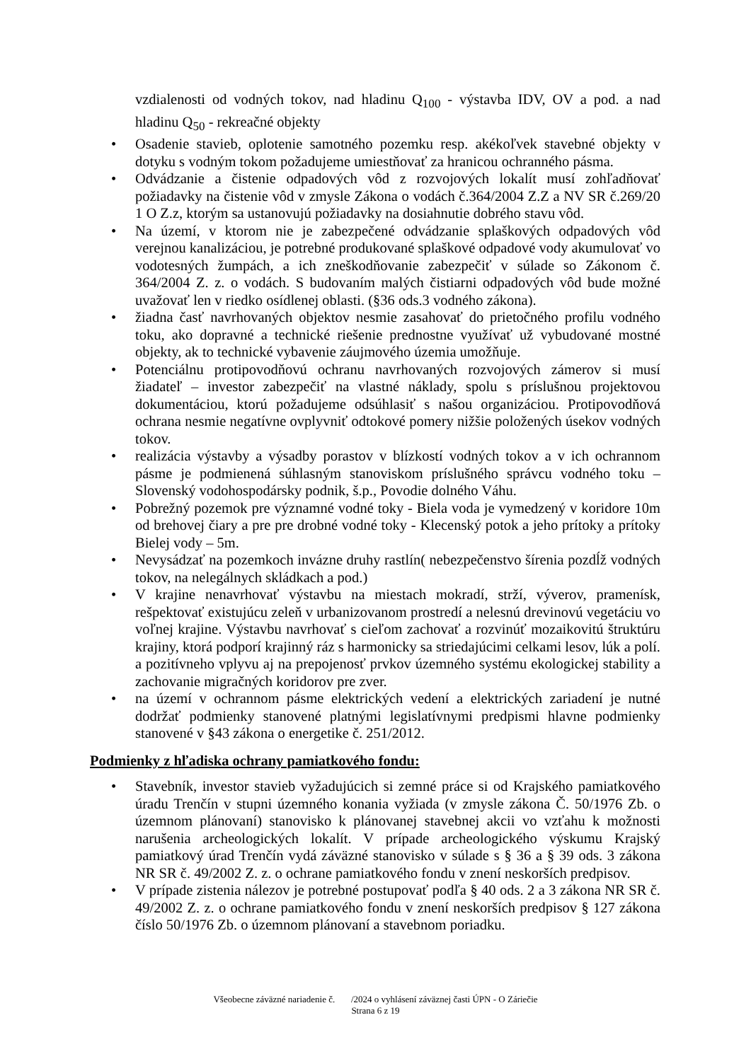vzdialenosti od vodných tokov, nad hladinu Q<sub>100</sub> - výstavba IDV, OV a pod. a nad hladinu Q<sub>50</sub> - rekreačné objekty
• Osadenie stavieb, oplotenie samotného pozemku resp. akékoľvek stavebné objekty v dotyku s vodným tokom požadujeme umiestňovať za hranicou ochranného pásma.
• Odvádzanie a čistenie odpadových vôd z rozvojových lokalít musí zohľadňovať požiadavky na čistenie vôd v zmysle Zákona o vodách č.364/2004 Z.Z a NV SR č.269/20 1 O Z.z, ktorým sa ustanovujú požiadavky na dosiahnutie dobrého stavu vôd.
• Na území, v ktorom nie je zabezpečené odvádzanie splaškových odpadových vôd verejnou kanalizáciou, je potrebné produkované splaškové odpadové vody akumulovať vo vodotesných žumpách, a ich zneškodňovanie zabezpečiť v súlade so Zákonom č. 364/2004 Z. z. o vodách. S budovaním malých čistiarni odpadových vôd bude možné uvažovať len v riedko osídlenej oblasti. (§36 ods.3 vodného zákona).
• žiadna časť navrhovaných objektov nesmie zasahovať do prietočného profilu vodného toku, ako dopravné a technické riešenie prednostne využívať už vybudované mostné objekty, ak to technické vybavenie záujmového územia umožňuje.
• Potenciálnu protipovodňovú ochranu navrhovaných rozvojových zámerov si musí žiadateľ – investor zabezpečiť na vlastné náklady, spolu s príslušnou projektovou dokumentáciou, ktorú požadujeme odsúhlasiť s našou organizáciou. Protipovodňová ochrana nesmie negatívne ovplyvniť odtokové pomery nižšie položených úsekov vodných tokov.
• realizácia výstavby a výsadby porastov v blízkostí vodných tokov a v ich ochrannom pásme je podmienená súhlasným stanoviskom príslušného správcu vodného toku – Slovenský vodohospodársky podnik, š.p., Povodie dolného Váhu.
• Pobrežný pozemok pre významné vodné toky - Biela voda je vymedzený v koridore 10m od brehovej čiary a pre pre drobné vodné toky - Klecenský potok a jeho prítoky a prítoky Bielej vody – 5m.
• Nevysádzať na pozemkoch invázne druhy rastlín( nebezpečenstvo šírenia pozdĺž vodných tokov, na nelegálnych skládkach a pod.)
• V krajine nenavrhovať výstavbu na miestach mokradí, strží, vývero­v, pramenísk, rešpektovať existujúcu zeleň v urbanizovanom prostredí a nelesnú drevinovú vegetáciu vo voľnej krajine. Výstavbu navrhovať s cieľom zachovať a rozvinúť mozaikovitú štruktúru krajiny, ktorá podporí krajinný ráz s harmonicky sa striedajúcimi celkami lesov, lúk a polí. a pozitívneho vplyvu aj na prepojenosť prvkov územného systému ekologickej stability a zachovanie migračných koridorov pre zver.
• na území v ochrannom pásme elektrických vedení a elektrických zariadení je nutné dodržať podmienky stanovené platnými legislatívnymi predpismi hlavne podmienky stanovené v §43 zákona o energetike č. 251/2012.
Podmienky z hľadiska ochrany pamiatkového fondu:
• Stavebník, investor stavieb vyžadujúcich si zemné práce si od Krajského pamiatkového úradu Trenčín v stupni územného konania vyžiada (v zmysle zákona Č. 50/1976 Zb. o územnom plánovaní) stanovisko k plánovanej stavebnej akcii vo vzťahu k možnosti narušenia archeologických lokalít. V prípade archeologického výskumu Krajský pamiatkový úrad Trenčín vydá záväzné stanovisko v súlade s § 36 a § 39 ods. 3 zákona NR SR č. 49/2002 Z. z. o ochrane pamiatkového fondu v znení neskorších predpisov.
• V prípade zistenia nálezov je potrebné postupovať podľa § 40 ods. 2 a 3 zákona NR SR č. 49/2002 Z. z. o ochrane pamiatkového fondu v znení neskorších predpisov § 127 zákona číslo 50/1976 Zb. o územnom plánovaní a stavebnom poriadku.
Všeobecne záväzné nariadenie č. /2024 o vyhlásení záväznej časti ÚPN - O Záriečie
Strana 6 z 19